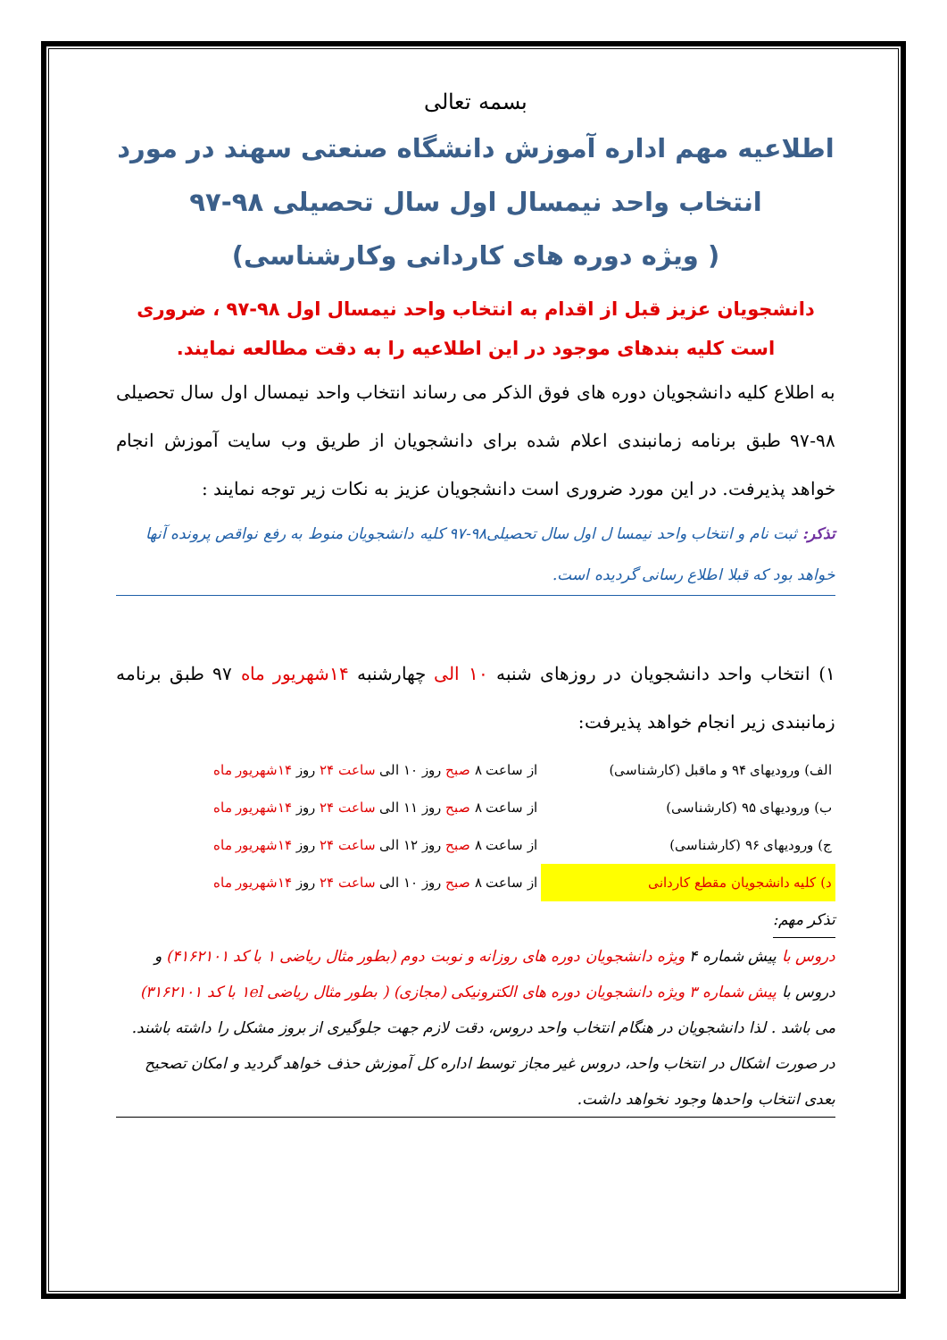بسمه تعالی
اطلاعیه مهم اداره آموزش دانشگاه صنعتی سهند در مورد انتخاب واحد نیمسال اول سال تحصیلی ۹۸-۹۷
( ویژه دوره های کاردانی وکارشناسی)
دانشجویان عزیز قبل از اقدام به انتخاب واحد نیمسال اول ۹۸-۹۷ ، ضروری است کلیه بندهای موجود در این اطلاعیه را به دقت مطالعه نمایند.
به اطلاع کلیه دانشجویان دوره های فوق الذکر می رساند انتخاب واحد نیمسال اول سال تحصیلی ۹۸-۹۷ طبق برنامه زمانبندی اعلام شده برای دانشجویان از طریق وب سایت آموزش انجام خواهد پذیرفت. در این مورد ضروری است دانشجویان عزیز به نکات زیر توجه نمایند :
تذکر: ثبت نام و انتخاب واحد نیمسا ل اول سال تحصیلی۹۸-۹۷ کلیه دانشجویان منوط به رفع نواقص پرونده آنها خواهد بود که قبلا اطلاع رسانی گردیده است.
۱) انتخاب واحد دانشجویان در روزهای شنبه ۱۰ الی چهارشنبه ۱۴شهریور ماه ۹۷ طبق برنامه زمانبندی زیر انجام خواهد پذیرفت:
| الف) ورودیهای ۹۴ و ماقبل (کارشناسی) | از ساعت ۸ صبح روز ۱۰ الی ساعت ۲۴ روز ۱۴شهریور ماه |
| ب) ورودیهای ۹۵ (کارشناسی) | از ساعت ۸ صبح روز ۱۱ الی ساعت ۲۴ روز ۱۴شهریور ماه |
| ج) ورودیهای ۹۶ (کارشناسی) | از ساعت ۸ صبح روز ۱۲ الی ساعت ۲۴ روز ۱۴شهریور ماه |
| د) کلیه دانشجویان مقطع کاردانی | از ساعت ۸ صبح روز ۱۰ الی ساعت ۲۴ روز ۱۴شهریور ماه |
تذکر مهم:
دروس با پیش شماره ۴ ویژه دانشجویان دوره های روزانه و نوبت دوم (بطور مثال ریاضی ۱ با کد ۴۱۶۲۱۰۱) و دروس با پیش شماره ۳ ویژه دانشجویان دوره های الکترونیکی (مجازی) ( بطور مثال ریاضی ۱el با کد ۳۱۶۲۱۰۱) می باشد . لذا دانشجویان در هنگام انتخاب واحد دروس، دقت لازم جهت جلوگیری از بروز مشکل را داشته باشند. در صورت اشکال در انتخاب واحد، دروس غیر مجاز توسط اداره کل آموزش حذف خواهد گردید و امکان تصحیح بعدی انتخاب واحدها وجود نخواهد داشت.